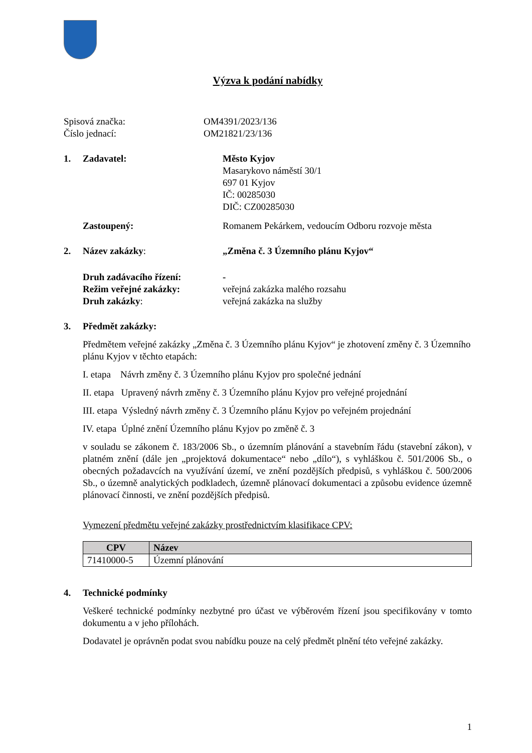Výzva k podání nabídky
Spisová značka: OM4391/2023/136
Číslo jednací: OM21821/23/136
1. Zadavatel: Město Kyjov
Masarykovo náměstí 30/1
697 01 Kyjov
IČ: 00285030
DIČ: CZ00285030
Zastoupený: Romanem Pekárkem, vedoucím Odboru rozvoje města
2. Název zakázky: „Změna č. 3 Územního plánu Kyjov“
Druh zadávacího řízení: -
Režim veřejné zakázky: veřejná zakázka malého rozsahu
Druh zakázky: veřejná zakázka na služby
3. Předmět zakázky:
Předmětem veřejné zakázky „Změna č. 3 Územního plánu Kyjov“ je zhotovení změny č. 3 Územního plánu Kyjov v těchto etapách:
I. etapa Návrh změny č. 3 Územního plánu Kyjov pro společné jednání
II. etapa Upravený návrh změny č. 3 Územního plánu Kyjov pro veřejné projednání
III. etapa Výsledný návrh změny č. 3 Územního plánu Kyjov po veřejném projednání
IV. etapa Úplné znění Územního plánu Kyjov po změně č. 3
v souladu se zákonem č. 183/2006 Sb., o územním plánování a stavebním řádu (stavební zákon), v platném znění (dále jen „projektová dokumentace“ nebo „dílo“), s vyhláškou č. 501/2006 Sb., o obecných požadavcích na využívání území, ve znění pozdějších předpisů, s vyhláškou č. 500/2006 Sb., o územně analytických podkladech, územně plánovací dokumentaci a způsobu evidence územně plánovací činnosti, ve znění pozdějších předpisů.
Vymezení předmětu veřejné zakázky prostřednictvím klasifikace CPV:
| CPV | Název |
| --- | --- |
| 71410000-5 | Územní plánování |
4. Technické podmínky
Veškeré technické podmínky nezbytné pro účast ve výběrovém řízení jsou specifikovány v tomto dokumentu a v jeho přílohách.
Dodavatel je oprávněn podat svou nabídku pouze na celý předmět plnění této veřejné zakázky.
1